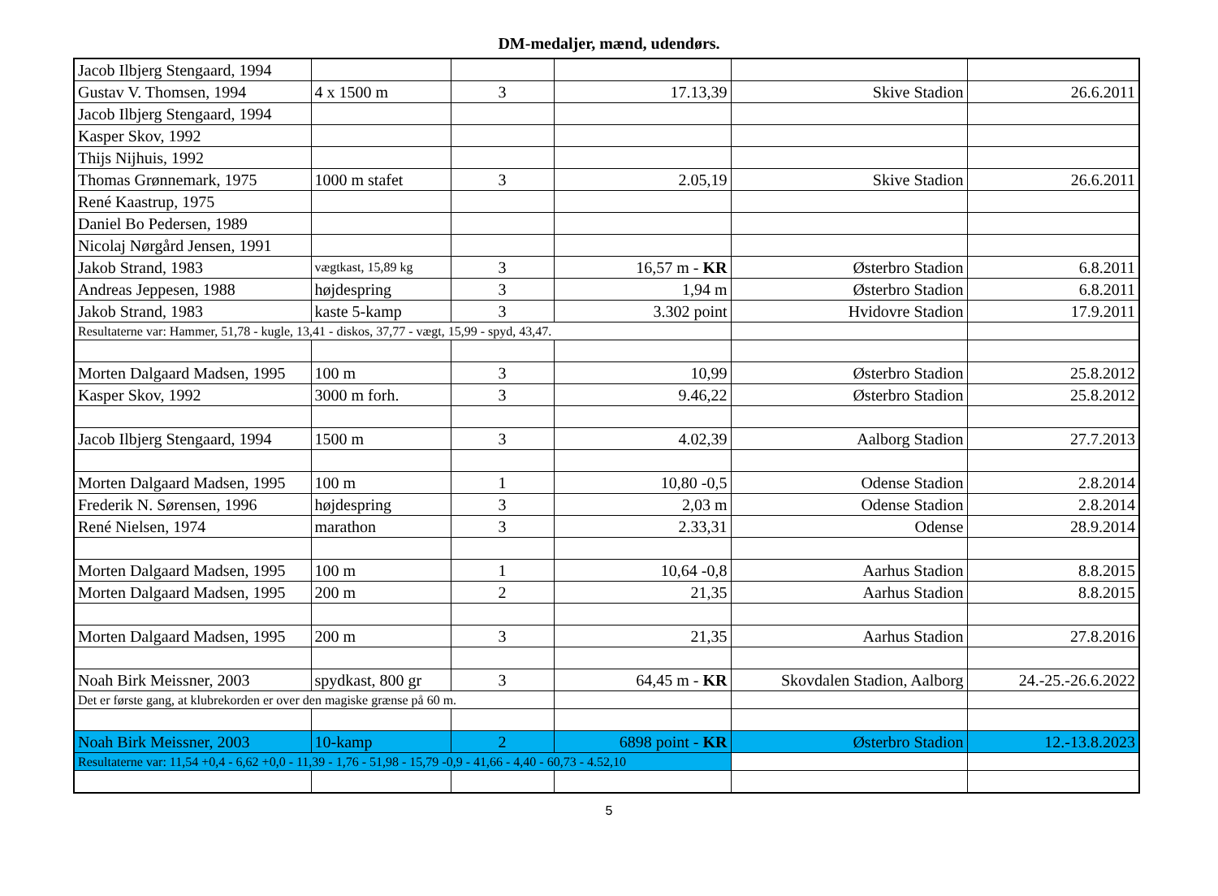DM-medaljer, mænd, udendørs.
| Jacob Ilbjerg Stengaard, 1994 | | | | | |
| Gustav V. Thomsen, 1994 | 4 x 1500 m | 3 | 17.13,39 | Skive Stadion | 26.6.2011 |
| Jacob Ilbjerg Stengaard, 1994 | | | | | |
| Kasper Skov, 1992 | | | | | |
| Thijs Nijhuis, 1992 | | | | | |
| Thomas Grønnemark, 1975 | 1000 m stafet | 3 | 2.05,19 | Skive Stadion | 26.6.2011 |
| René Kaastrup, 1975 | | | | | |
| Daniel Bo Pedersen, 1989 | | | | | |
| Nicolaj Nørgård Jensen, 1991 | | | | | |
| Jakob Strand, 1983 | vægtkast, 15,89 kg | 3 | 16,57 m - KR | Østerbro Stadion | 6.8.2011 |
| Andreas Jeppesen, 1988 | højdespring | 3 | 1,94 m | Østerbro Stadion | 6.8.2011 |
| Jakob Strand, 1983 | kaste 5-kamp | 3 | 3.302 point | Hvidovre Stadion | 17.9.2011 |
| Resultaterne var: Hammer, 51,78 - kugle, 13,41 - diskos, 37,77 - vægt, 15,99 - spyd, 43,47. | | | | | |
| Morten Dalgaard Madsen, 1995 | 100 m | 3 | 10,99 | Østerbro Stadion | 25.8.2012 |
| Kasper Skov, 1992 | 3000 m forh. | 3 | 9.46,22 | Østerbro Stadion | 25.8.2012 |
| Jacob Ilbjerg Stengaard, 1994 | 1500 m | 3 | 4.02,39 | Aalborg Stadion | 27.7.2013 |
| Morten Dalgaard Madsen, 1995 | 100 m | 1 | 10,80 -0,5 | Odense Stadion | 2.8.2014 |
| Frederik N. Sørensen, 1996 | højdespring | 3 | 2,03 m | Odense Stadion | 2.8.2014 |
| René Nielsen, 1974 | marathon | 3 | 2.33,31 | Odense | 28.9.2014 |
| Morten Dalgaard Madsen, 1995 | 100 m | 1 | 10,64 -0,8 | Aarhus Stadion | 8.8.2015 |
| Morten Dalgaard Madsen, 1995 | 200 m | 2 | 21,35 | Aarhus Stadion | 8.8.2015 |
| Morten Dalgaard Madsen, 1995 | 200 m | 3 | 21,35 | Aarhus Stadion | 27.8.2016 |
| Noah Birk Meissner, 2003 | spydkast, 800 gr | 3 | 64,45 m - KR | Skovdalen Stadion, Aalborg | 24.-25.-26.6.2022 |
| Det er første gang, at klubrekorden er over den magiske grænse på 60 m. | | | | | |
| Noah Birk Meissner, 2003 | 10-kamp | 2 | 6898 point - KR | Østerbro Stadion | 12.-13.8.2023 |
| Resultaterne var: 11,54 +0,4 - 6,62 +0,0 - 11,39 - 1,76 - 51,98 - 15,79 -0,9 - 41,66 - 4,40 - 60,73 - 4.52,10 | | | | | |
5